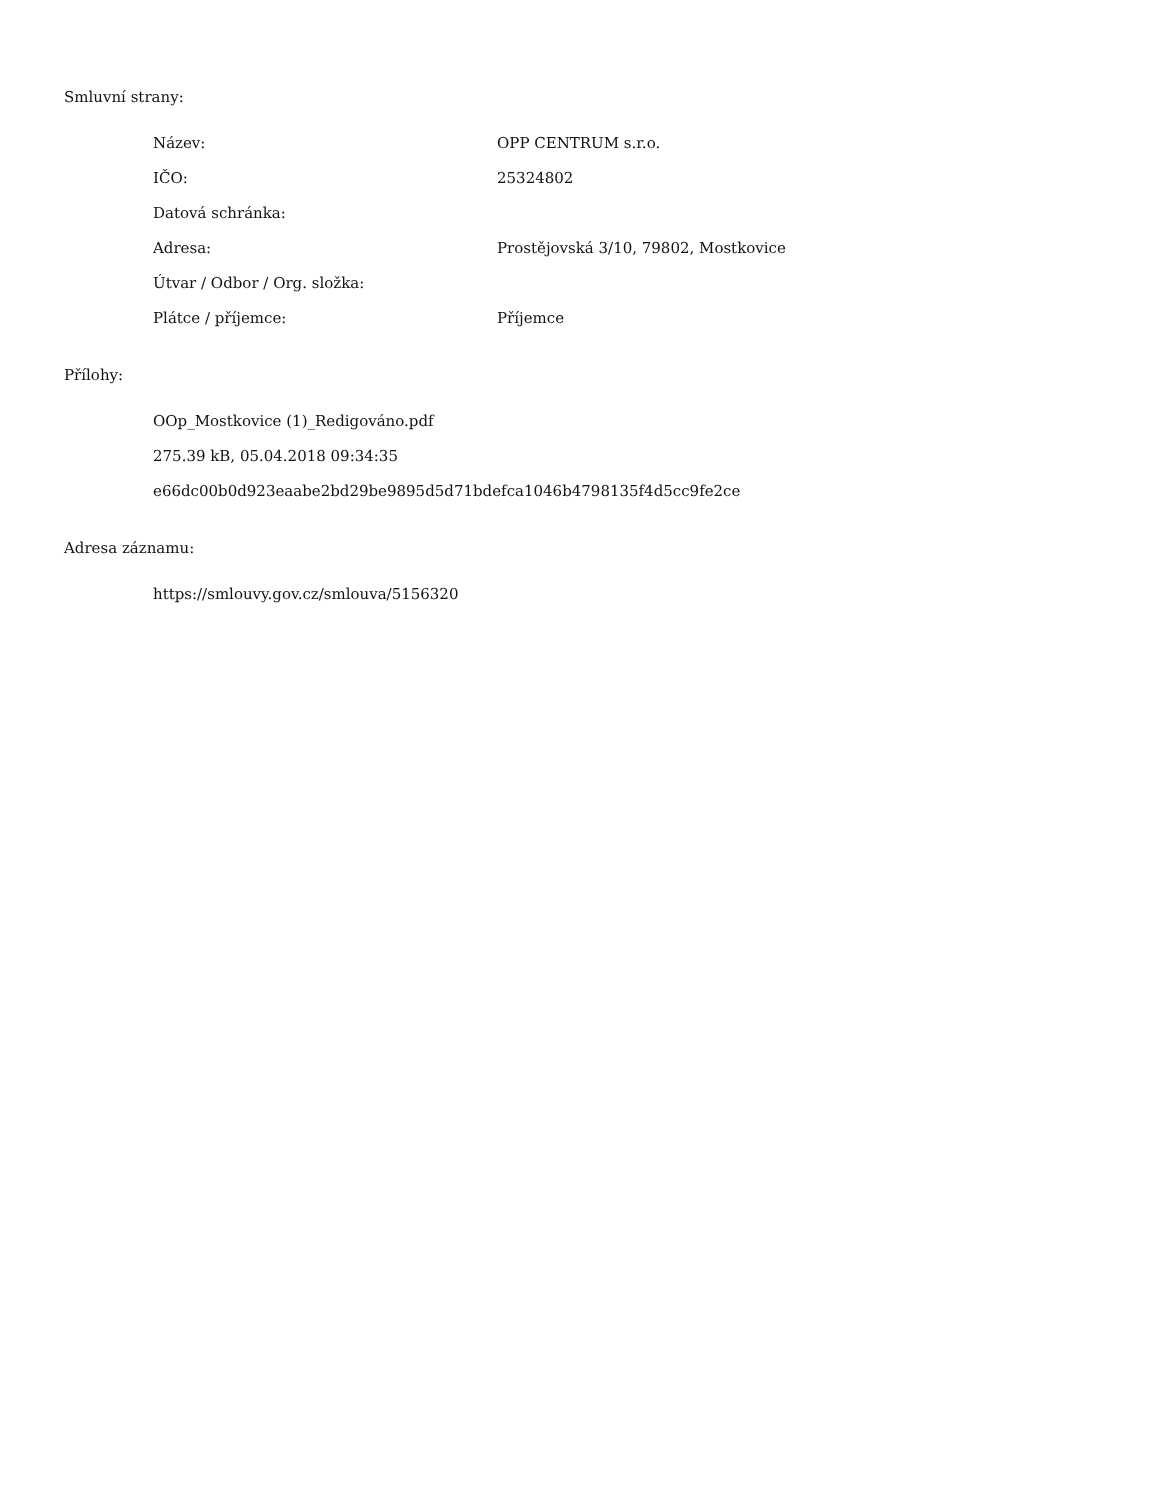Smluvní strany:
| Název: | OPP CENTRUM s.r.o. |
| IČO: | 25324802 |
| Datová schránka: | |
| Adresa: | Prostějovská 3/10, 79802, Mostkovice |
| Útvar / Odbor / Org. složka: | |
| Plátce / příjemce: | Příjemce |
Přílohy:
OOp_Mostkovice (1)_Redigováno.pdf
275.39 kB, 05.04.2018 09:34:35
e66dc00b0d923eaabe2bd29be9895d5d71bdefca1046b4798135f4d5cc9fe2ce
Adresa záznamu:
https://smlouvy.gov.cz/smlouva/5156320